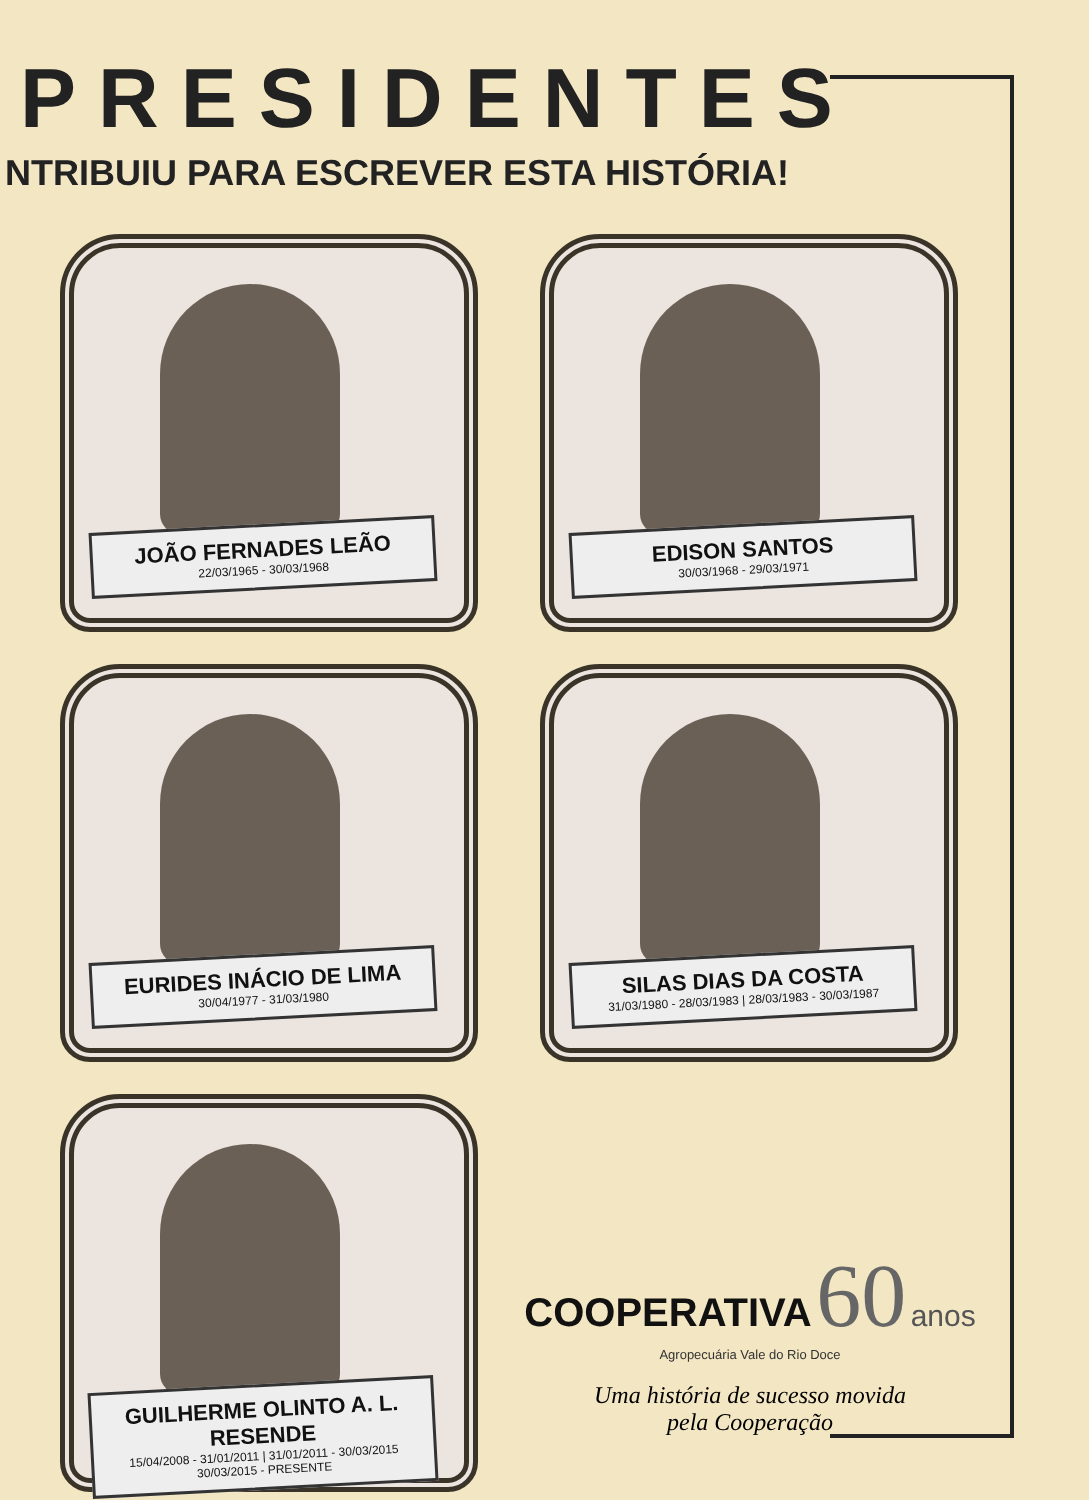PRESIDENTES
NTRIBUIU PARA ESCREVER ESTA HISTÓRIA!
JOÃO FERNADES LEÃO
22/03/1965 - 30/03/1968
EDISON SANTOS
30/03/1968 - 29/03/1971
EURIDES INÁCIO DE LIMA
30/04/1977 - 31/03/1980
SILAS DIAS DA COSTA
31/03/1980 - 28/03/1983 | 28/03/1983 - 30/03/1987
GUILHERME OLINTO A. L. RESENDE
15/04/2008 - 31/01/2011 | 31/01/2011 - 30/03/2015
30/03/2015 - PRESENTE
COOPERATIVA 60 anos
Agropecuária Vale do Rio Doce
Uma história de sucesso movida
pela Cooperação